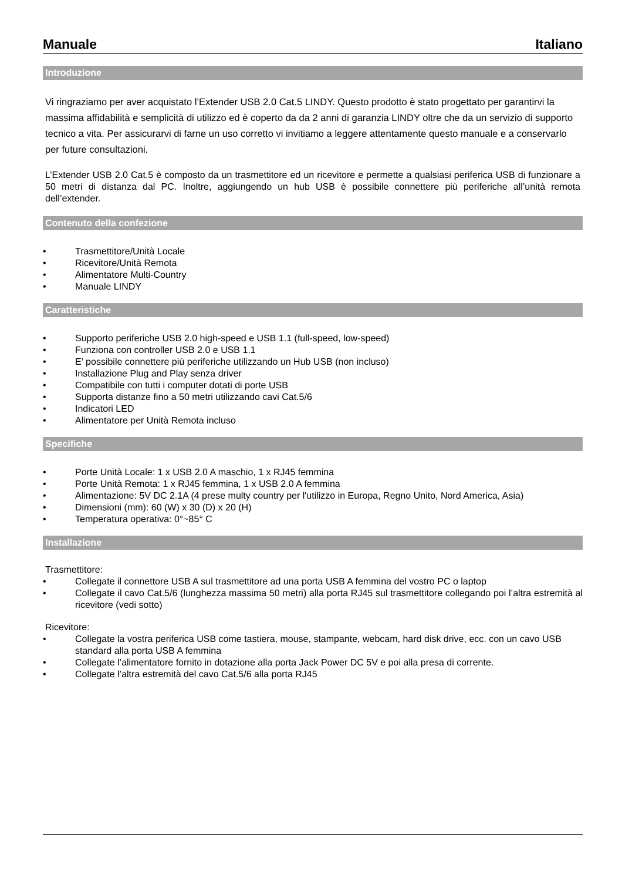Manuale Italiano
Introduzione
Vi ringraziamo per aver acquistato l’Extender USB 2.0 Cat.5 LINDY. Questo prodotto è stato progettato per garantirvi la massima affidabilità e semplicità di utilizzo ed è coperto da da 2 anni di garanzia LINDY oltre che da un servizio di supporto tecnico a vita. Per assicurarvi di farne un uso corretto vi invitiamo a leggere attentamente questo manuale e a conservarlo per future consultazioni.
L’Extender USB 2.0 Cat.5 è composto da un trasmettitore ed un ricevitore e permette a qualsiasi periferica USB di funzionare a 50 metri di distanza dal PC. Inoltre, aggiungendo un hub USB è possibile connettere più periferiche all’unità remota dell’extender.
Contenuto della confezione
• Trasmettitore/Unità Locale
• Ricevitore/Unità Remota
• Alimentatore Multi-Country
• Manuale LINDY
Caratteristiche
• Supporto periferiche USB 2.0 high-speed e USB 1.1 (full-speed, low-speed)
• Funziona con controller USB 2.0 e USB 1.1
• E’ possibile connettere più periferiche utilizzando un Hub USB (non incluso)
• Installazione Plug and Play senza driver
• Compatibile con tutti i computer dotati di porte USB
• Supporta distanze fino a 50 metri utilizzando cavi Cat.5/6
• Indicatori LED
• Alimentatore per Unità Remota incluso
Specifiche
• Porte Unità Locale: 1 x USB 2.0 A maschio, 1 x RJ45 femmina
• Porte Unità Remota: 1 x RJ45 femmina, 1 x USB 2.0 A femmina
• Alimentazione: 5V DC 2.1A (4 prese multy country per l'utilizzo in Europa, Regno Unito, Nord America, Asia)
• Dimensioni (mm): 60 (W) x 30 (D) x 20 (H)
• Temperatura operativa: 0°~85° C
Installazione
Trasmettitore:
• Collegate il connettore USB A sul trasmettitore ad una porta USB A femmina del vostro PC o laptop
• Collegate il cavo Cat.5/6 (lunghezza massima 50 metri) alla porta RJ45 sul trasmettitore collegando poi l’altra estremità al ricevitore (vedi sotto)
Ricevitore:
• Collegate la vostra periferica USB come tastiera, mouse, stampante, webcam, hard disk drive, ecc. con un cavo USB standard alla porta USB A femmina
• Collegate l’alimentatore fornito in dotazione alla porta Jack Power DC 5V e poi alla presa di corrente.
• Collegate l’altra estremità del cavo Cat.5/6 alla porta RJ45